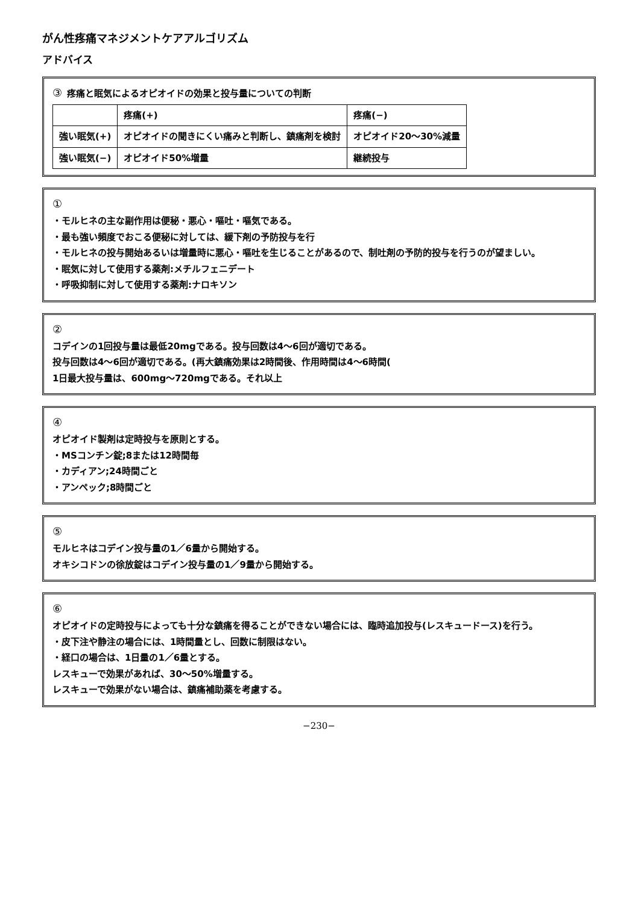がん性疼痛マネジメントケアアルゴリズム
アドバイス
③ 疼痛と眠気によるオピオイドの効果と投与量についての判断
| | 疼痛(+) | 疼痛(−) |
| --- | --- | --- |
| 強い眠気(+) | オピオイドの聞きにくい痛みと判断し、鎮痛剤を検討 | オピオイド20〜30%減量 |
| 強い眠気(−) | オピオイド50%増量 | 継続投与 |
①
・モルヒネの主な副作用は便秘・悪心・嘔吐・嘔気である。
・最も強い頻度でおこる便秘に対しては、緩下剤の予防投与を行
・モルヒネの投与開始あるいは増量時に悪心・嘔吐を生じることがあるので、制吐剤の予防的投与を行うのが望ましい。
・眠気に対して使用する薬剤:メチルフェニデート
・呼吸抑制に対して使用する薬剤:ナロキソン
②
コデインの1回投与量は最低20mgである。投与回数は4〜6回が適切である。
投与回数は4〜6回が適切である。(再大鎮痛効果は2時間後、作用時間は4〜6時間(
1日最大投与量は、600mg〜720mgである。それ以上
④
オピオイド製剤は定時投与を原則とする。
・MSコンチン錠;8または12時間毎
・カディアン;24時間ごと
・アンペック;8時間ごと
⑤
モルヒネはコデイン投与量の1／6量から開始する。
オキシコドンの徐放錠はコデイン投与量の1／9量から開始する。
⑥
オピオイドの定時投与によっても十分な鎮痛を得ることができない場合には、臨時追加投与(レスキュードース)を行う。
・皮下注や静注の場合には、1時間量とし、回数に制限はない。
・経口の場合は、1日量の1／6量とする。
レスキューで効果があれば、30〜50%増量する。
レスキューで効果がない場合は、鎮痛補助薬を考慮する。
−230−